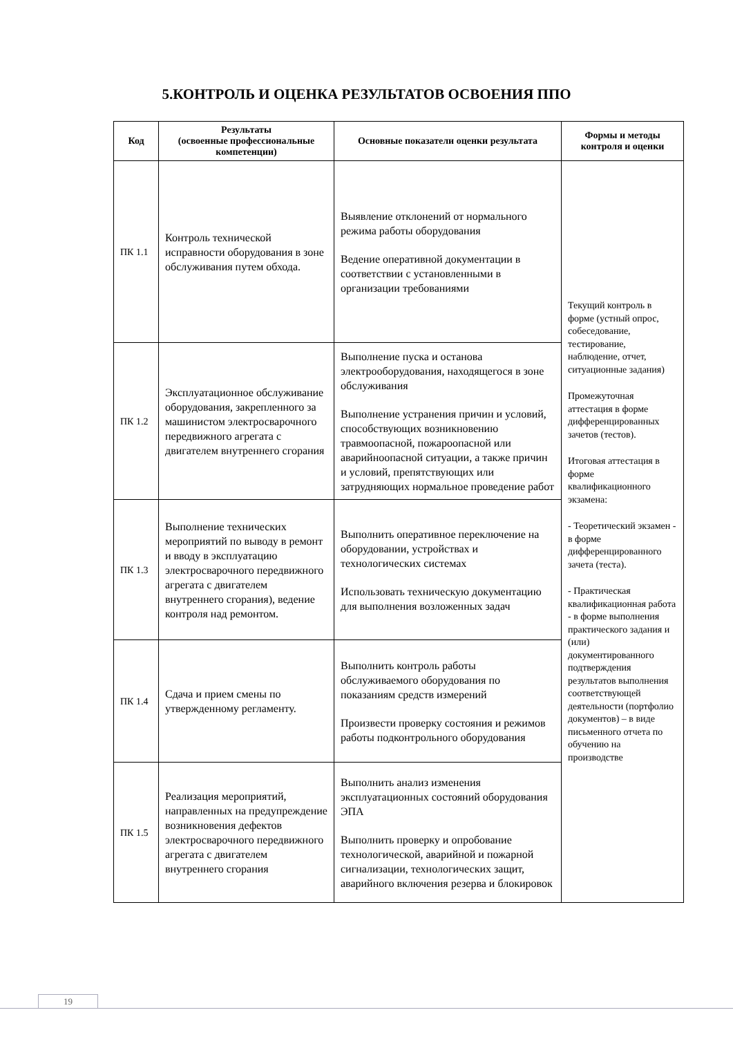5.КОНТРОЛЬ И ОЦЕНКА РЕЗУЛЬТАТОВ ОСВОЕНИЯ ППО
| Код | Результаты (освоенные профессиональные компетенции) | Основные показатели оценки результата | Формы и методы контроля и оценки |
| --- | --- | --- | --- |
| ПК 1.1 | Контроль технической исправности оборудования в зоне обслуживания путем обхода. | Выявление отклонений от нормального режима работы оборудования Ведение оперативной документации в соответствии с установленными в организации требованиями | Текущий контроль в форме (устный опрос, собеседование, тестирование, наблюдение, отчет, ситуационные задания) Промежуточная аттестация в форме дифференцированных зачетов (тестов). Итоговая аттестация в форме квалификационного экзамена: - Теоретический экзамен - в форме дифференцированного зачета (теста). - Практическая квалификационная работа - в форме выполнения практического задания и (или) документированного подтверждения результатов выполнения соответствующей деятельности (портфолио документов) – в виде письменного отчета по обучению на производстве |
| ПК 1.2 | Эксплуатационное обслуживание оборудования, закрепленного за машинистом электросварочного передвижного агрегата с двигателем внутреннего сгорания | Выполнение пуска и останова электрооборудования, находящегося в зоне обслуживания Выполнение устранения причин и условий, способствующих возникновению травмоопасной, пожароопасной или аварийноопасной ситуации, а также причин и условий, препятствующих или затрудняющих нормальное проведение работ | |
| ПК 1.3 | Выполнение технических мероприятий по выводу в ремонт и вводу в эксплуатацию электросварочного передвижного агрегата с двигателем внутреннего сгорания), ведение контроля над ремонтом. | Выполнить оперативное переключение на оборудовании, устройствах и технологических системах Использовать техническую документацию для выполнения возложенных задач | |
| ПК 1.4 | Сдача и прием смены по утвержденному регламенту. | Выполнить контроль работы обслуживаемого оборудования по показаниям средств измерений Произвести проверку состояния и режимов работы подконтрольного оборудования | |
| ПК 1.5 | Реализация мероприятий, направленных на предупреждение возникновения дефектов электросварочного передвижного агрегата с двигателем внутреннего сгорания | Выполнить анализ изменения эксплуатационных состояний оборудования ЭПА Выполнить проверку и опробование технологической, аварийной и пожарной сигнализации, технологических защит, аварийного включения резерва и блокировок | |
19